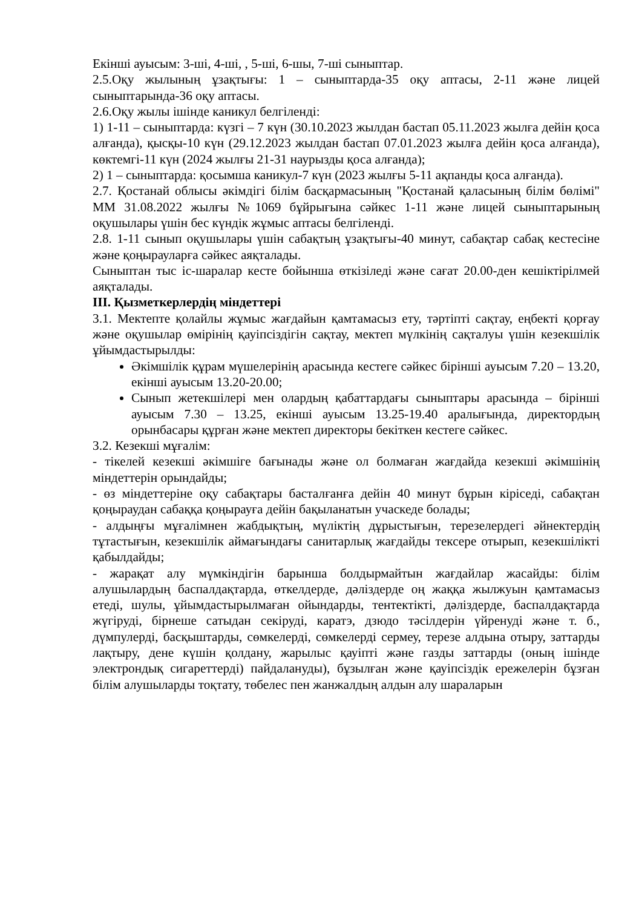Екінші ауысым: 3-ші, 4-ші, , 5-ші, 6-шы, 7-ші сыныптар.
2.5.Оқу жылының ұзақтығы: 1 – сыныптарда-35 оқу аптасы, 2-11 және лицей сыныптарында-36 оқу аптасы.
2.6.Оқу жылы ішінде каникул белгіленді:
1) 1-11 – сыныптарда: күзгі – 7 күн (30.10.2023 жылдан бастап 05.11.2023 жылға дейін қоса алғанда), қысқы-10 күн (29.12.2023 жылдан бастап 07.01.2023 жылға дейін қоса алғанда), көктемгі-11 күн (2024 жылғы 21-31 наурызды қоса алғанда);
2) 1 – сыныптарда: қосымша каникул-7 күн (2023 жылғы 5-11 ақпанды қоса алғанда).
2.7. Қостанай облысы әкімдігі білім басқармасының "Қостанай қаласының білім бөлімі" ММ 31.08.2022 жылғы №1069 бұйрығына сәйкес 1-11 және лицей сыныптарының оқушылары үшін бес күндік жұмыс аптасы белгіленді.
2.8. 1-11 сынып оқушылары үшін сабақтың ұзақтығы-40 минут, сабақтар сабақ кестесіне және қоңырауларға сәйкес аяқталады.
Сыныптан тыс іс-шаралар кесте бойынша өткізіледі және сағат 20.00-ден кешіктірілмей аяқталады.
III. Қызметкерлердің міндеттері
3.1. Мектепте қолайлы жұмыс жағдайын қамтамасыз ету, тәртіпті сақтау, еңбекті қорғау және оқушылар өмірінің қауіпсіздігін сақтау, мектеп мүлкінің сақталуы үшін кезекшілік ұйымдастырылды:
Әкімшілік құрам мүшелерінің арасында кестеге сәйкес бірінші ауысым 7.20 – 13.20, екінші ауысым 13.20-20.00;
Сынып жетекшілері мен олардың қабаттардағы сыныптары арасында – бірінші ауысым 7.30 – 13.25, екінші ауысым 13.25-19.40 аралығында, директордың орынбасары құрған және мектеп директоры бекіткен кестеге сәйкес.
3.2. Кезекші мұғалім:
- тікелей кезекші әкімшіге бағынады және ол болмаған жағдайда кезекші әкімшінің міндеттерін орындайды;
- өз міндеттеріне оқу сабақтары басталғанға дейін 40 минут бұрын кіріседі, сабақтан қоңыраудан сабаққа қоңырауға дейін бақыланатын учаскеде болады;
- алдыңғы мұғалімнен жабдықтың, мүліктің дұрыстығын, терезелердегі әйнектердің тұтастығын, кезекшілік аймағындағы санитарлық жағдайды тексере отырып, кезекшілікті қабылдайды;
- жарақат алу мүмкіндігін барынша болдырмайтын жағдайлар жасайды: білім алушылардың баспалдақтарда, өткелдерде, дәліздерде оң жаққа жылжуын қамтамасыз етеді, шулы, ұйымдастырылмаған ойындарды, тентектікті, дәліздерде, баспалдақтарда жүгіруді, бірнеше сатыдан секіруді, каратэ, дзюдо тәсілдерін үйренуді және т. б., дүмпулерді, басқыштарды, сөмкелерді, сөмкелерді сермеу, терезе алдына отыру, заттарды лақтыру, дене күшін қолдану, жарылыс қауіпті және газды заттарды (оның ішінде электрондық сигареттерді) пайдалануды), бұзылған және қауіпсіздік ережелерін бұзған білім алушыларды тоқтату, төбелес пен жанжалдың алдын алу шараларын